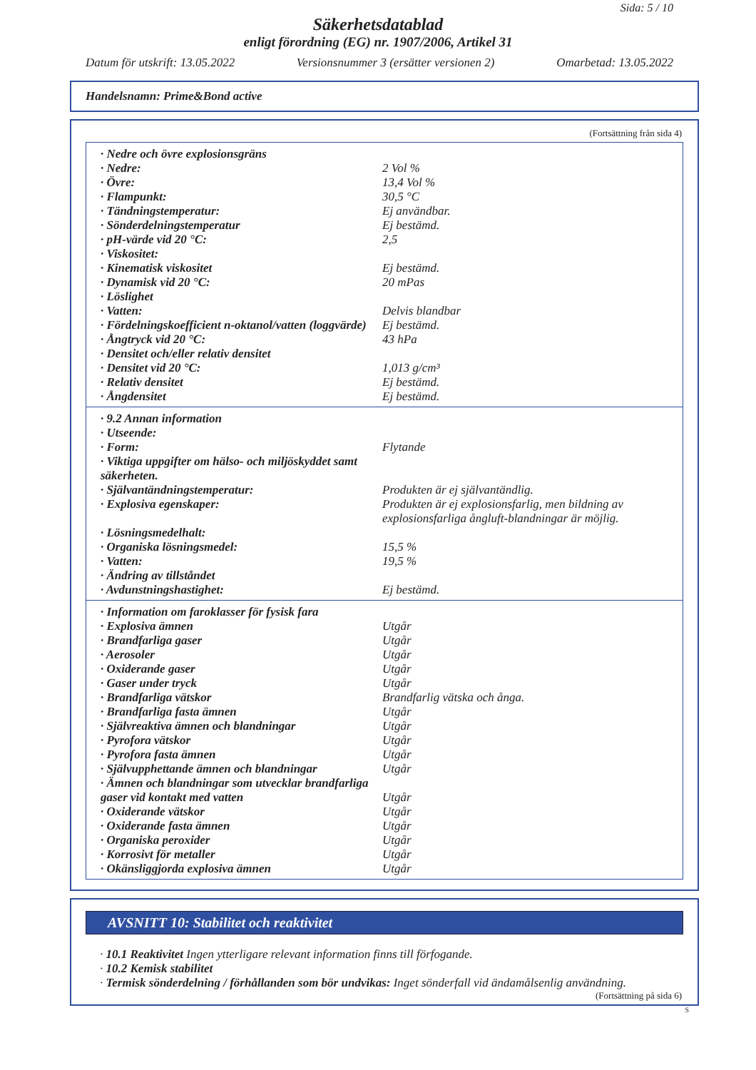Sida: 5 / 10
Säkerhetsdatablad
enligt förordning (EG) nr. 1907/2006, Artikel 31
Datum för utskrift: 13.05.2022 Versionsnummer 3 (ersätter versionen 2) Omarbetad: 13.05.2022
Handelsnamn: Prime&Bond active
(Fortsättning från sida 4)
| · Nedre och övre explosionsgräns | |
| · Nedre: | 2 Vol % |
| · Övre: | 13,4 Vol % |
| · Flampunkt: | 30,5 °C |
| · Tändningstemperatur: | Ej användbar. |
| · Sönderdelningstemperatur | Ej bestämd. |
| · pH-värde vid 20 °C: | 2,5 |
| · Viskositet: | |
| · Kinematisk viskositet | Ej bestämd. |
| · Dynamisk vid 20 °C: | 20 mPas |
| · Löslighet | |
| · Vatten: | Delvis blandbar |
| · Fördelningskoefficient n-oktanol/vatten (loggvärde) | Ej bestämd. |
| · Ångtryck vid 20 °C: | 43 hPa |
| · Densitet och/eller relativ densitet | |
| · Densitet vid 20 °C: | 1,013 g/cm³ |
| · Relativ densitet | Ej bestämd. |
| · Ångdensitet | Ej bestämd. |
| · 9.2 Annan information | |
| · Utseende: | |
| · Form: | Flytande |
| · Viktiga uppgifter om hälso- och miljöskyddet samt säkerheten. | |
| · Självantändningstemperatur: | Produkten är ej självantändlig. |
| · Explosiva egenskaper: | Produkten är ej explosionsfarlig, men bildning av explosionsfarliga ångluft-blandningar är möjlig. |
| · Lösningsmedelhalt: | |
| · Organiska lösningsmedel: | 15,5 % |
| · Vatten: | 19,5 % |
| · Ändring av tillståndet | |
| · Avdunstningshastighet: | Ej bestämd. |
| · Information om faroklasser för fysisk fara | |
| · Explosiva ämnen | Utgår |
| · Brandfarliga gaser | Utgår |
| · Aerosoler | Utgår |
| · Oxiderande gaser | Utgår |
| · Gaser under tryck | Utgår |
| · Brandfarliga vätskor | Brandfarlig vätska och ånga. |
| · Brandfarliga fasta ämnen | Utgår |
| · Självreaktiva ämnen och blandningar | Utgår |
| · Pyrofora vätskor | Utgår |
| · Pyrofora fasta ämnen | Utgår |
| · Självupphettande ämnen och blandningar | Utgår |
| · Ämnen och blandningar som utvecklar brandfarliga gaser vid kontakt med vatten | Utgår |
| · Oxiderande vätskor | Utgår |
| · Oxiderande fasta ämnen | Utgår |
| · Organiska peroxider | Utgår |
| · Korrosivt för metaller | Utgår |
| · Okänsliggjorda explosiva ämnen | Utgår |
AVSNITT 10: Stabilitet och reaktivitet
· 10.1 Reaktivitet Ingen ytterligare relevant information finns till förfogande.
· 10.2 Kemisk stabilitet
· Termisk sönderdelning / förhållanden som bör undvikas: Inget sönderfall vid ändamålsenlig användning.
(Fortsättning på sida 6)
S